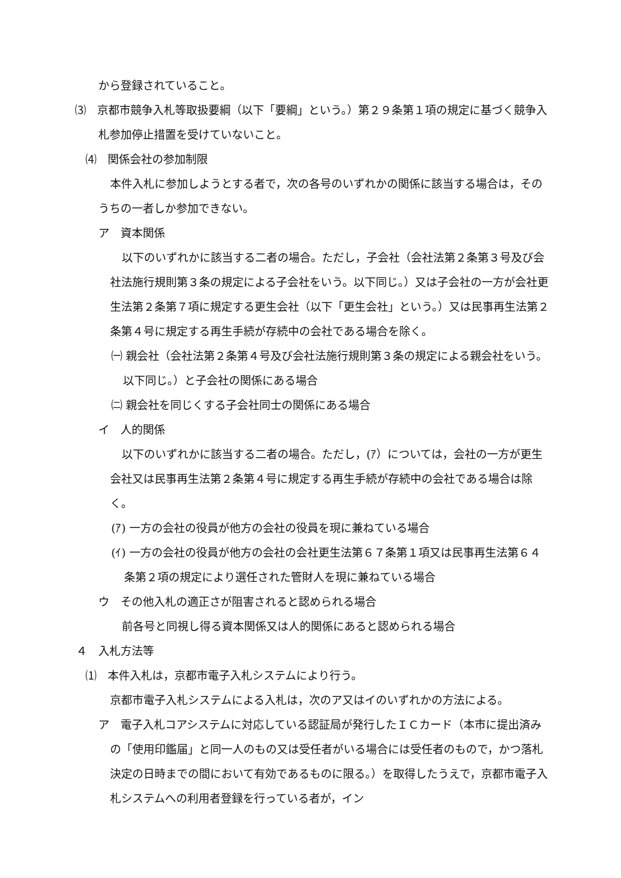から登録されていること。
⑶　京都市競争入札等取扱要綱（以下「要綱」という。）第２９条第１項の規定に基づく競争入札参加停止措置を受けていないこと。
⑷　関係会社の参加制限
本件入札に参加しようとする者で，次の各号のいずれかの関係に該当する場合は，そのうちの一者しか参加できない。
ア　資本関係
以下のいずれかに該当する二者の場合。ただし，子会社（会社法第２条第３号及び会社法施行規則第３条の規定による子会社をいう。以下同じ。）又は子会社の一方が会社更生法第２条第７項に規定する更生会社（以下「更生会社」という。）又は民事再生法第２条第４号に規定する再生手続が存続中の会社である場合を除く。
㈠ 親会社（会社法第２条第４号及び会社法施行規則第３条の規定による親会社をいう。以下同じ。）と子会社の関係にある場合
㈡ 親会社を同じくする子会社同士の関係にある場合
イ　人的関係
以下のいずれかに該当する二者の場合。ただし，(ｱ）については，会社の一方が更生会社又は民事再生法第２条第４号に規定する再生手続が存続中の会社である場合は除く。
(ｱ) 一方の会社の役員が他方の会社の役員を現に兼ねている場合
(ｲ) 一方の会社の役員が他方の会社の会社更生法第６７条第１項又は民事再生法第６４条第２項の規定により選任された管財人を現に兼ねている場合
ウ　その他入札の適正さが阻害されると認められる場合
前各号と同視し得る資本関係又は人的関係にあると認められる場合
４　入札方法等
⑴　本件入札は，京都市電子入札システムにより行う。
京都市電子入札システムによる入札は，次のア又はイのいずれかの方法による。
ア　電子入札コアシステムに対応している認証局が発行したＩＣカード（本市に提出済みの「使用印鑑届」と同一人のもの又は受任者がいる場合には受任者のもので，かつ落札決定の日時までの間において有効であるものに限る。）を取得したうえで，京都市電子入札システムへの利用者登録を行っている者が，イン